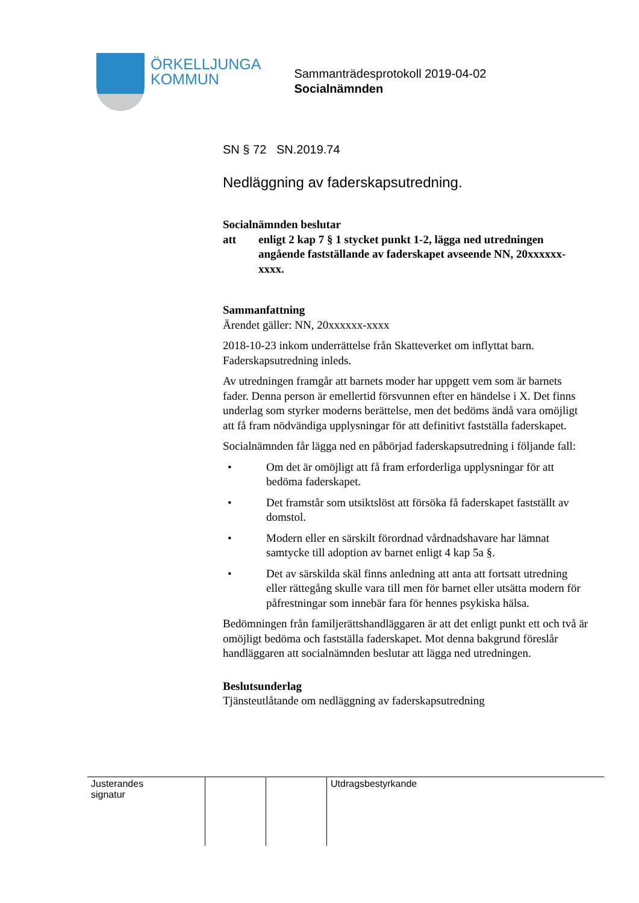ÖRKELLJUNGA
KOMMUN
Sammanträdesprotokoll 2019-04-02
Socialnämnden
SN § 72 SN.2019.74
Nedläggning av faderskapsutredning.
Socialnämnden beslutar
att enligt 2 kap 7 § 1 stycket punkt 1-2, lägga ned utredningen angående fastställande av faderskapet avseende NN, 20xxxxxx-xxxx.
Sammanfattning
Ärendet gäller: NN, 20xxxxxx-xxxx
2018-10-23 inkom underrättelse från Skatteverket om inflyttat barn. Faderskapsutredning inleds.
Av utredningen framgår att barnets moder har uppgett vem som är barnets fader. Denna person är emellertid försvunnen efter en händelse i X. Det finns underlag som styrker moderns berättelse, men det bedöms ändå vara omöjligt att få fram nödvändiga upplysningar för att definitivt fastställa faderskapet.
Socialnämnden får lägga ned en påbörjad faderskapsutredning i följande fall:
• Om det är omöjligt att få fram erforderliga upplysningar för att bedöma faderskapet.
• Det framstår som utsiktslöst att försöka få faderskapet fastställt av domstol.
• Modern eller en särskilt förordnad vårdnadshavare har lämnat samtycke till adoption av barnet enligt 4 kap 5a §.
• Det av särskilda skäl finns anledning att anta att fortsatt utredning eller rättegång skulle vara till men för barnet eller utsätta modern för påfrestningar som innebär fara för hennes psykiska hälsa.
Bedömningen från familjerättshandläggaren är att det enligt punkt ett och två är omöjligt bedöma och fastställa faderskapet. Mot denna bakgrund föreslår handläggaren att socialnämnden beslutar att lägga ned utredningen.
Beslutsunderlag
Tjänsteutlåtande om nedläggning av faderskapsutredning
| Justerandes signatur | | | Utdragsbestyrkande |